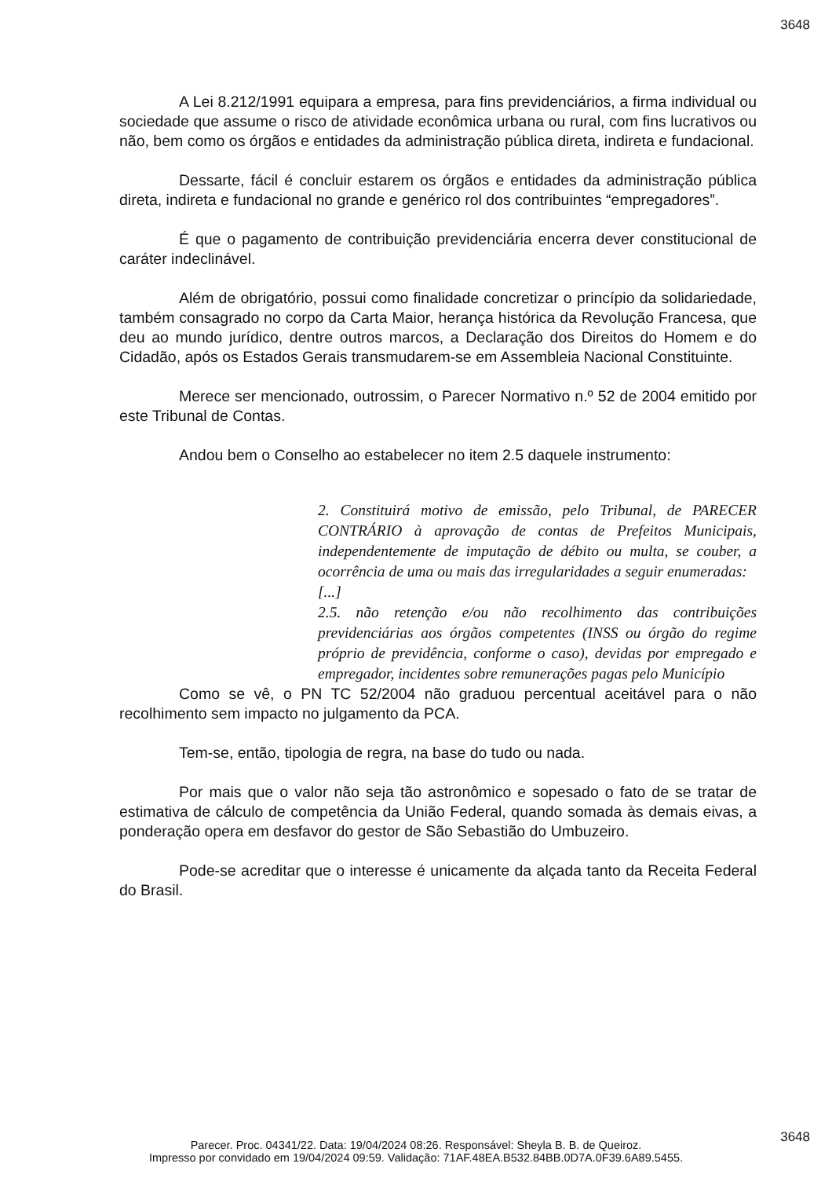3648
A Lei 8.212/1991 equipara a empresa, para fins previdenciários, a firma individual ou sociedade que assume o risco de atividade econômica urbana ou rural, com fins lucrativos ou não, bem como os órgãos e entidades da administração pública direta, indireta e fundacional.
Dessarte, fácil é concluir estarem os órgãos e entidades da administração pública direta, indireta e fundacional no grande e genérico rol dos contribuintes “empregadores”.
É que o pagamento de contribuição previdenciária encerra dever constitucional de caráter indeclinável.
Além de obrigatório, possui como finalidade concretizar o princípio da solidariedade, também consagrado no corpo da Carta Maior, herança histórica da Revolução Francesa, que deu ao mundo jurídico, dentre outros marcos, a Declaração dos Direitos do Homem e do Cidadão, após os Estados Gerais transmudarem-se em Assembleia Nacional Constituinte.
Merece ser mencionado, outrossim, o Parecer Normativo n.º 52 de 2004 emitido por este Tribunal de Contas.
Andou bem o Conselho ao estabelecer no item 2.5 daquele instrumento:
2. Constituirá motivo de emissão, pelo Tribunal, de PARECER CONTRÁRIO à aprovação de contas de Prefeitos Municipais, independentemente de imputação de débito ou multa, se couber, a ocorrência de uma ou mais das irregularidades a seguir enumeradas:
[...]
2.5. não retenção e/ou não recolhimento das contribuições previdenciárias aos órgãos competentes (INSS ou órgão do regime próprio de previdência, conforme o caso), devidas por empregado e empregador, incidentes sobre remunerações pagas pelo Município
Como se vê, o PN TC 52/2004 não graduou percentual aceitável para o não recolhimento sem impacto no julgamento da PCA.
Tem-se, então, tipologia de regra, na base do tudo ou nada.
Por mais que o valor não seja tão astronômico e sopesado o fato de se tratar de estimativa de cálculo de competência da União Federal, quando somada às demais eivas, a ponderação opera em desfavor do gestor de São Sebastião do Umbuzeiro.
Pode-se acreditar que o interesse é unicamente da alçada tanto da Receita Federal do Brasil.
3648
Parecer. Proc. 04341/22. Data: 19/04/2024 08:26. Responsável: Sheyla B. B. de Queiroz.
Impresso por convidado em 19/04/2024 09:59. Validação: 71AF.48EA.B532.84BB.0D7A.0F39.6A89.5455.